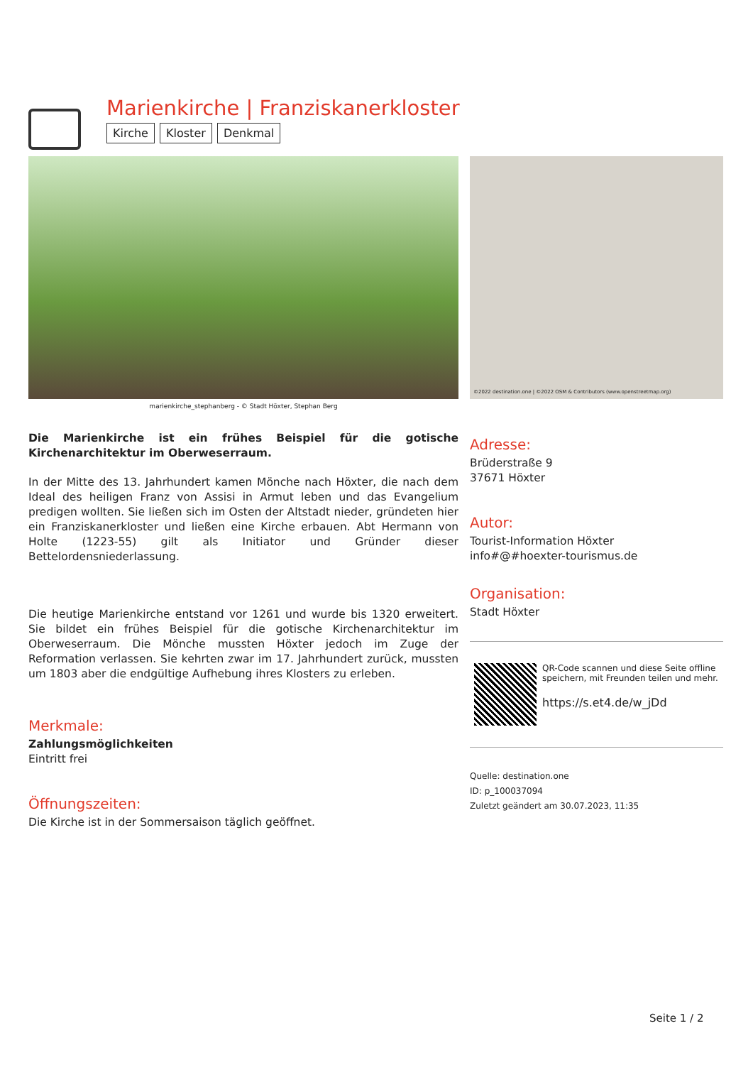Marienkirche | Franziskanerkloster
Kirche Kloster Denkmal
marienkirche_stephanberg - © Stadt Höxter, Stephan Berg
Die Marienkirche ist ein frühes Beispiel für die gotische Kirchenarchitektur im Oberweserraum.
In der Mitte des 13. Jahrhundert kamen Mönche nach Höxter, die nach dem Ideal des heiligen Franz von Assisi in Armut leben und das Evangelium predigen wollten. Sie ließen sich im Osten der Altstadt nieder, gründeten hier ein Franziskanerkloster und ließen eine Kirche erbauen. Abt Hermann von Holte (1223-55) gilt als Initiator und Gründer dieser Bettelordensniederlassung.
Die heutige Marienkirche entstand vor 1261 und wurde bis 1320 erweitert. Sie bildet ein frühes Beispiel für die gotische Kirchenarchitektur im Oberweserraum. Die Mönche mussten Höxter jedoch im Zuge der Reformation verlassen. Sie kehrten zwar im 17. Jahrhundert zurück, mussten um 1803 aber die endgültige Aufhebung ihres Klosters zu erleben.
Merkmale:
Zahlungsmöglichkeiten
Eintritt frei
Öffnungszeiten:
Die Kirche ist in der Sommersaison täglich geöffnet.
©2022 destination.one | ©2022 OSM & Contributors (www.openstreetmap.org)
Adresse:
Brüderstraße 9
37671 Höxter
Autor:
Tourist-Information Höxter
info#@#hoexter-tourismus.de
Organisation:
Stadt Höxter
QR-Code scannen und diese Seite offline speichern, mit Freunden teilen und mehr.
https://s.et4.de/w_jDd
Quelle: destination.one
ID: p_100037094
Zuletzt geändert am 30.07.2023, 11:35
Seite 1 / 2